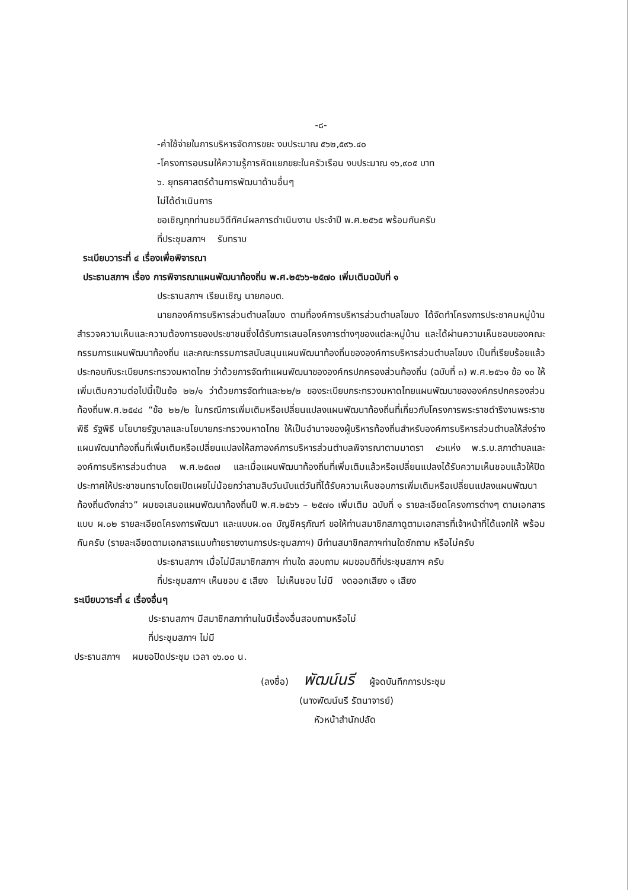-๘-
-ค่าใช้จ่ายในการบริหารจัดการขยะ งบประมาณ ๕๖๒,๕๙๖.๔๐
-โครงการอบรมให้ความรู้การคัดแยกขยะในครัวเรือน งบประมาณ ๑๖,๙๐๕ บาท
๖. ยุทธศาสตร์ด้านการพัฒนาด้านอื่นๆ
ไม่ได้ดำเนินการ
ขอเชิญทุกท่านชมวิดีทัศน์ผลการดำเนินงาน ประจำปี พ.ศ.๒๕๖๕ พร้อมกันครับ
ที่ประชุมสภาฯ รับทราบ
ระเบียบวาระที่ ๔ เรื่องเพื่อพิจารณา
ประธานสภาฯ เรื่อง การพิจารณาแผนพัฒนาท้องถิ่น พ.ศ.๒๕๖๖-๒๕๗๐ เพิ่มเติมฉบับที่ ๑
ประธานสภาฯ เรียนเชิญ นายกอบต.
นายกองค์การบริหารส่วนตำบลโขมง ตามที่องค์การบริหารส่วนตำบลโขมง ได้จัดทำโครงการประชาคมหมู่บ้าน สำรวจความเห็นและความต้องการของประชาชนซึ่งได้รับการเสนอโครงการต่างๆของแต่ละหมู่บ้าน และได้ผ่านความเห็นชอบของคณะกรรมการแผนพัฒนาท้องถิ่น และคณะกรรมการสนับสนุนแผนพัฒนาท้องถิ่นขององค์การบริหารส่วนตำบลโขมง เป็นที่เรียบร้อยแล้ว ประกอบกับระเบียบกระทรวงมหาดไทย ว่าด้วยการจัดทำแผนพัฒนาขององค์กรปกครองส่วนท้องถิ่น (ฉบับที่ ๓) พ.ศ.๒๕๖๑ ข้อ ๑๐ ให้เพิ่มเติมความต่อไปนี้เป็นข้อ ๒๒/๑ ว่าด้วยการจัดทำและ๒๒/๒ ของระเบียบกระทรวงมหาดไทยแผนพัฒนาขององค์กรปกครองส่วนท้องถิ่นพ.ศ.๒๕๔๘ “ข้อ ๒๒/๒ ในกรณีการเพิ่มเติมหรือเปลี่ยนแปลงแผนพัฒนาท้องถิ่นที่เกี่ยวกับโครงการพระราชดำริงานพระราชพิธี รัฐพิธี นโยบายรัฐบาลและนโยบายกระทรวงมหาดไทย ให้เป็นอำนาจของผู้บริหารท้องถิ่นสำหรับองค์การบริหารส่วนตำบลให้ส่งร่างแผนพัฒนาท้องถิ่นที่เพิ่มเติมหรือเปลี่ยนแปลงให้สภาองค์การบริหารส่วนตำบลพิจารณาตามมาตรา ๔๖แห่ง พ.ร.บ.สภาตำบลและองค์การบริหารส่วนตำบล พ.ศ.๒๕๓๗ และเมื่อแผนพัฒนาท้องถิ่นที่เพิ่มเติมแล้วหรือเปลี่ยนแปลงได้รับความเห็นชอบแล้วให้ปิดประกาศให้ประชาชนทราบโดยเปิดเผยไม่น้อยกว่าสามสิบวันนับแต่วันที่ได้รับความเห็นชอบการเพิ่มเติมหรือเปลี่ยนแปลงแผนพัฒนาท้องถิ่นดังกล่าว” ผมขอเสนอแผนพัฒนาท้องถิ่นปี พ.ศ.๒๕๖๖ – ๒๕๗๐ เพิ่มเติม ฉบับที่ ๑ รายละเอียดโครงการต่างๆ ตามเอกสารแบบ ผ.๐๒ รายละเอียดโครงการพัฒนา และแบบผ.๐๓ บัญชีครุภัณฑ์ ขอให้ท่านสมาชิกสภาดูตามเอกสารที่เจ้าหน้าที่ได้แจกให้ พร้อมกันครับ (รายละเอียดตามเอกสารแนบท้ายรายงานการประชุมสภาฯ) มีท่านสมาชิกสภาฯท่านใดซักถาม หรือไม่ครับ
ประธานสภาฯ เมื่อไม่มีสมาชิกสภาฯ ท่านใด สอบถาม ผมขอมติที่ประชุมสภาฯ ครับ
ที่ประชุมสภาฯ เห็นชอบ ๕ เสียง ไม่เห็นชอบ ไม่มี งดออกเสียง ๑ เสียง
ระเบียบวาระที่ ๔ เรื่องอื่นๆ
ประธานสภาฯ มีสมาชิกสภาท่านในมีเรื่องอื่นสอบถามหรือไม่
ที่ประชุมสภาฯ ไม่มี
ประธานสภาฯ ผมขอปิดประชุม เวลา ๑๖.๐๐ น.
(ลงชื่อ) พัฒน์นรี ผู้จดบันทึกการประชุม
(นางพัฒน์นรี รัตนาจารย์)
หัวหน้าสำนักปลัด